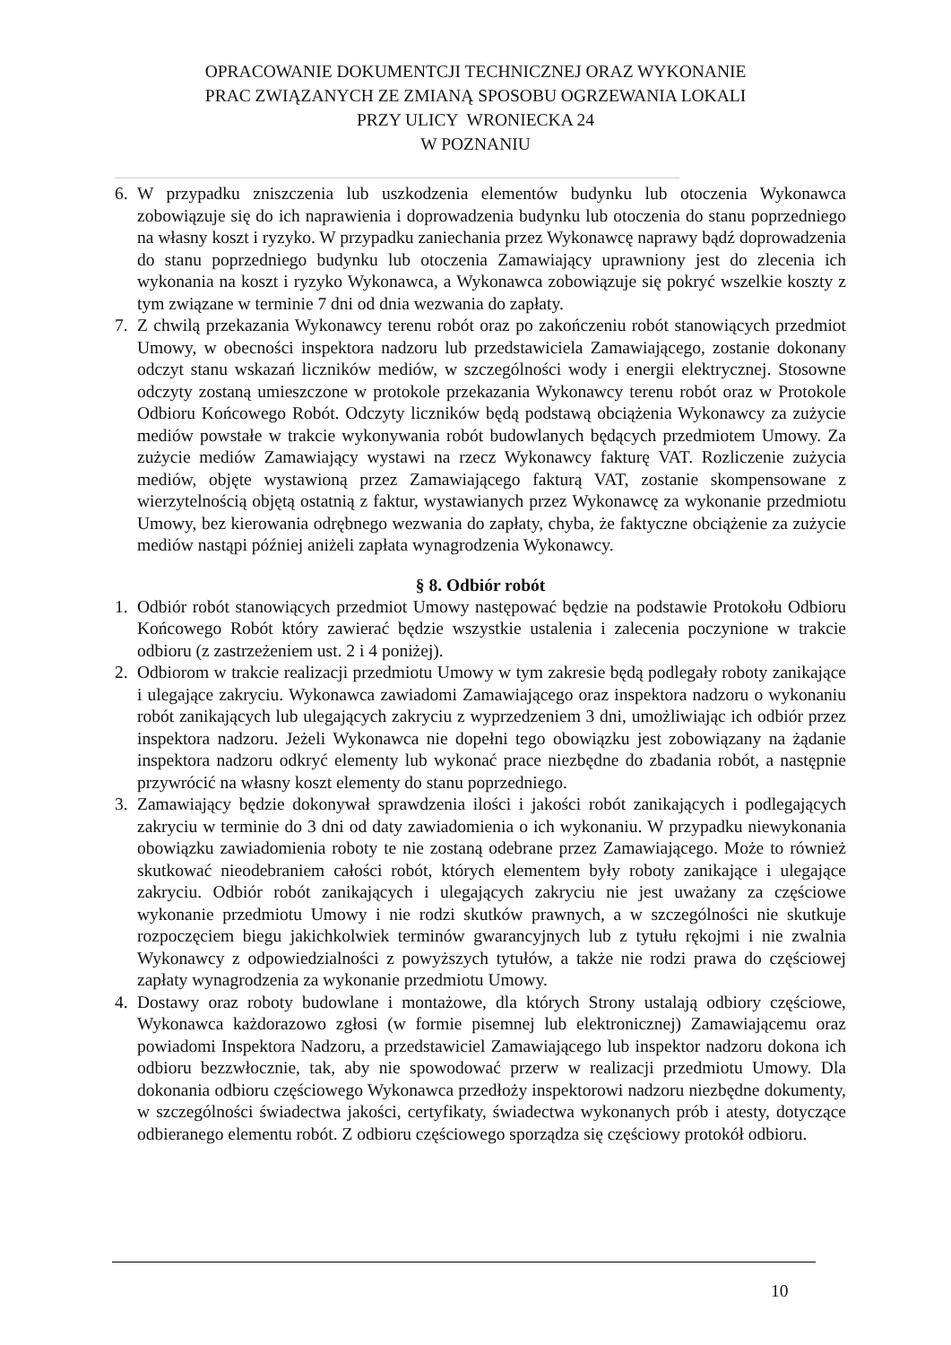OPRACOWANIE DOKUMENTCJI TECHNICZNEJ ORAZ WYKONANIE
PRAC ZWIĄZANYCH ZE ZMIANĄ SPOSOBU OGRZEWANIA LOKALI
PRZY ULICY WRONIECKA 24
W POZNANIU
6. W przypadku zniszczenia lub uszkodzenia elementów budynku lub otoczenia Wykonawca zobowiązuje się do ich naprawienia i doprowadzenia budynku lub otoczenia do stanu poprzedniego na własny koszt i ryzyko. W przypadku zaniechania przez Wykonawcę naprawy bądź doprowadzenia do stanu poprzedniego budynku lub otoczenia Zamawiający uprawniony jest do zlecenia ich wykonania na koszt i ryzyko Wykonawca, a Wykonawca zobowiązuje się pokryć wszelkie koszty z tym związane w terminie 7 dni od dnia wezwania do zapłaty.
7. Z chwilą przekazania Wykonawcy terenu robót oraz po zakończeniu robót stanowiących przedmiot Umowy, w obecności inspektora nadzoru lub przedstawiciela Zamawiającego, zostanie dokonany odczyt stanu wskazań liczników mediów, w szczególności wody i energii elektrycznej. Stosowne odczyty zostaną umieszczone w protokole przekazania Wykonawcy terenu robót oraz w Protokole Odbioru Końcowego Robót. Odczyty liczników będą podstawą obciążenia Wykonawcy za zużycie mediów powstałe w trakcie wykonywania robót budowlanych będących przedmiotem Umowy. Za zużycie mediów Zamawiający wystawi na rzecz Wykonawcy fakturę VAT. Rozliczenie zużycia mediów, objęte wystawioną przez Zamawiającego fakturą VAT, zostanie skompensowane z wierzytelnością objętą ostatnią z faktur, wystawianych przez Wykonawcę za wykonanie przedmiotu Umowy, bez kierowania odrębnego wezwania do zapłaty, chyba, że faktyczne obciążenie za zużycie mediów nastąpi później aniżeli zapłata wynagrodzenia Wykonawcy.
§ 8. Odbiór robót
1. Odbiór robót stanowiących przedmiot Umowy następować będzie na podstawie Protokołu Odbioru Końcowego Robót który zawierać będzie wszystkie ustalenia i zalecenia poczynione w trakcie odbioru (z zastrzeżeniem ust. 2 i 4 poniżej).
2. Odbiorom w trakcie realizacji przedmiotu Umowy w tym zakresie będą podlegały roboty zanikające i ulegające zakryciu. Wykonawca zawiadomi Zamawiającego oraz inspektora nadzoru o wykonaniu robót zanikających lub ulegających zakryciu z wyprzedzeniem 3 dni, umożliwiając ich odbiór przez inspektora nadzoru. Jeżeli Wykonawca nie dopełni tego obowiązku jest zobowiązany na żądanie inspektora nadzoru odkryć elementy lub wykonać prace niezbędne do zbadania robót, a następnie przywrócić na własny koszt elementy do stanu poprzedniego.
3. Zamawiający będzie dokonywał sprawdzenia ilości i jakości robót zanikających i podlegających zakryciu w terminie do 3 dni od daty zawiadomienia o ich wykonaniu. W przypadku niewykonania obowiązku zawiadomienia roboty te nie zostaną odebrane przez Zamawiającego. Może to również skutkować nieodebraniem całości robót, których elementem były roboty zanikające i ulegające zakryciu. Odbiór robót zanikających i ulegających zakryciu nie jest uważany za częściowe wykonanie przedmiotu Umowy i nie rodzi skutków prawnych, a w szczególności nie skutkuje rozpoczęciem biegu jakichkolwiek terminów gwarancyjnych lub z tytułu rękojmi i nie zwalnia Wykonawcy z odpowiedzialności z powyższych tytułów, a także nie rodzi prawa do częściowej zapłaty wynagrodzenia za wykonanie przedmiotu Umowy.
4. Dostawy oraz roboty budowlane i montażowe, dla których Strony ustalają odbiory częściowe, Wykonawca każdorazowo zgłosi (w formie pisemnej lub elektronicznej) Zamawiającemu oraz powiadomi Inspektora Nadzoru, a przedstawiciel Zamawiającego lub inspektor nadzoru dokona ich odbioru bezzwłocznie, tak, aby nie spowodować przerw w realizacji przedmiotu Umowy. Dla dokonania odbioru częściowego Wykonawca przedłoży inspektorowi nadzoru niezbędne dokumenty, w szczególności świadectwa jakości, certyfikaty, świadectwa wykonanych prób i atesty, dotyczące odbieranego elementu robót. Z odbioru częściowego sporządza się częściowy protokół odbioru.
10